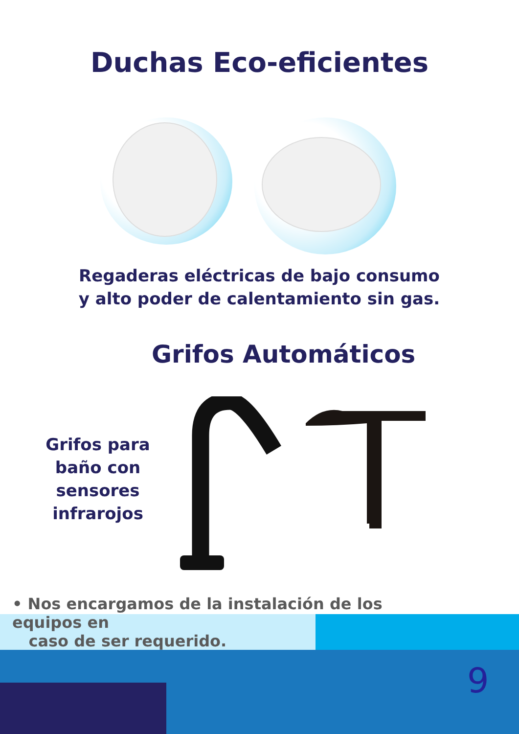Duchas Eco-eficientes
Regaderas eléctricas de bajo consumo y alto poder de calentamiento sin gas.
Grifos Automáticos
Grifos para baño con sensores infrarojos
• Nos encargamos de la instalación de los equipos en
caso de ser requerido.
9